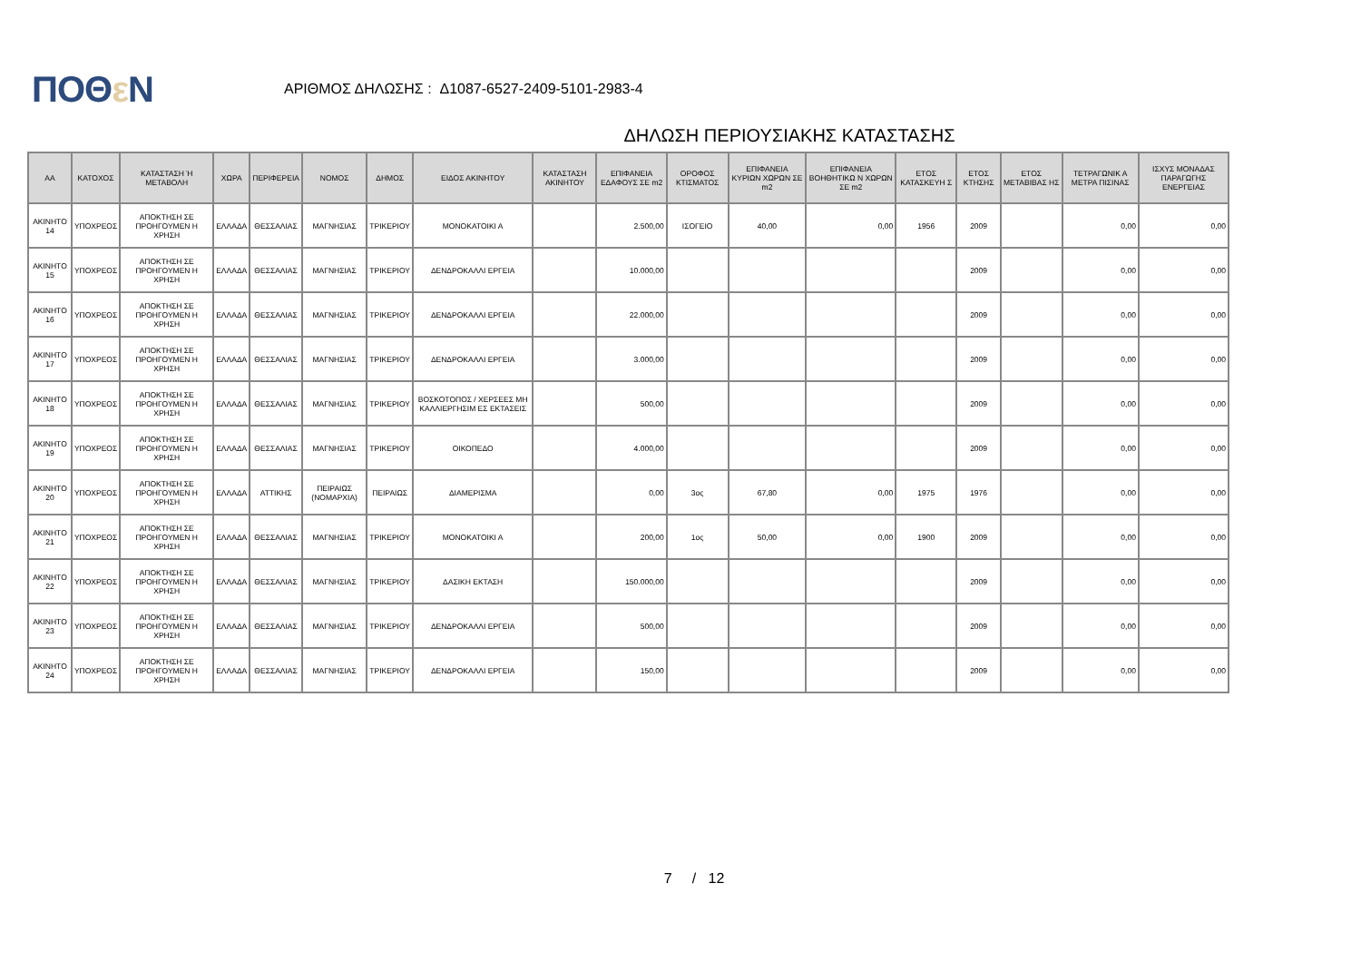ΠΟΘε Ν
ΑΡΙΘΜΟΣ ΔΗΛΩΣΗΣ : Δ1087-6527-2409-5101-2983-4
ΔΗΛΩΣΗ ΠΕΡΙΟΥΣΙΑΚΗΣ ΚΑΤΑΣΤΑΣΗΣ
| ΑΑ | ΚΑΤΟΧΟΣ | ΚΑΤΑΣΤΑΣΗ Ή ΜΕΤΑΒΟΛΗ | ΧΩΡΑ | ΠΕΡΙΦΕΡΕΙΑ | ΝΟΜΟΣ | ΔΗΜΟΣ | ΕΙΔΟΣ ΑΚΙΝΗΤΟΥ | ΚΑΤΑΣΤΑΣΗ ΑΚΙΝΗΤΟΥ | ΕΠΙΦΑΝΕΙΑ ΕΔΑΦΟΥΣ ΣΕ m2 | ΟΡΟΦΟΣ ΚΤΙΣΜΑΤΟΣ | ΕΠΙΦΑΝΕΙΑ ΚΥΡΙΩΝ ΧΩΡΩΝ ΣΕ m2 | ΕΠΙΦΑΝΕΙΑ ΒΟΗΘΗΤΙΚΩ Ν ΧΩΡΩΝ ΣΕ m2 | ΕΤΟΣ ΚΑΤΑΣΚΕΥΗ Σ | ΕΤΟΣ ΚΤΗΣΗΣ | ΕΤΟΣ ΜΕΤΑΒΙΒΑΣ ΗΣ | ΤΕΤΡΑΓΩΝΙΚ Α ΜΕΤΡΑ ΠΙΣΙΝΑΣ | ΙΣΧΥΣ ΜΟΝΑΔΑΣ ΠΑΡΑΓΩΓΗΣ ΕΝΕΡΓΕΙΑΣ |
| --- | --- | --- | --- | --- | --- | --- | --- | --- | --- | --- | --- | --- | --- | --- | --- | --- | --- |
| ΑΚΙΝΗΤΟ 14 | ΥΠΟΧΡΕΟΣ | ΑΠΟΚΤΗΣΗ ΣΕ ΠΡΟΗΓΟΥΜΕΝ Η ΧΡΗΣΗ | ΕΛΛΑΔΑ | ΘΕΣΣΑΛΙΑΣ | ΜΑΓΝΗΣΙΑΣ | ΤΡΙΚΕΡΙΟΥ | ΜΟΝΟΚΑΤΟΙΚΙ Α | | 2.500,00 | ΙΣΟΓΕΙΟ | 40,00 | 0,00 | 1956 | 2009 | | 0,00 | 0,00 |
| ΑΚΙΝΗΤΟ 15 | ΥΠΟΧΡΕΟΣ | ΑΠΟΚΤΗΣΗ ΣΕ ΠΡΟΗΓΟΥΜΕΝ Η ΧΡΗΣΗ | ΕΛΛΑΔΑ | ΘΕΣΣΑΛΙΑΣ | ΜΑΓΝΗΣΙΑΣ | ΤΡΙΚΕΡΙΟΥ | ΔΕΝΔΡΟΚΑΛΛΙ ΕΡΓΕΙΑ | | 10.000,00 | | | | | 2009 | | 0,00 | 0,00 |
| ΑΚΙΝΗΤΟ 16 | ΥΠΟΧΡΕΟΣ | ΑΠΟΚΤΗΣΗ ΣΕ ΠΡΟΗΓΟΥΜΕΝ Η ΧΡΗΣΗ | ΕΛΛΑΔΑ | ΘΕΣΣΑΛΙΑΣ | ΜΑΓΝΗΣΙΑΣ | ΤΡΙΚΕΡΙΟΥ | ΔΕΝΔΡΟΚΑΛΛΙ ΕΡΓΕΙΑ | | 22.000,00 | | | | | 2009 | | 0,00 | 0,00 |
| ΑΚΙΝΗΤΟ 17 | ΥΠΟΧΡΕΟΣ | ΑΠΟΚΤΗΣΗ ΣΕ ΠΡΟΗΓΟΥΜΕΝ Η ΧΡΗΣΗ | ΕΛΛΑΔΑ | ΘΕΣΣΑΛΙΑΣ | ΜΑΓΝΗΣΙΑΣ | ΤΡΙΚΕΡΙΟΥ | ΔΕΝΔΡΟΚΑΛΛΙ ΕΡΓΕΙΑ | | 3.000,00 | | | | | 2009 | | 0,00 | 0,00 |
| ΑΚΙΝΗΤΟ 18 | ΥΠΟΧΡΕΟΣ | ΑΠΟΚΤΗΣΗ ΣΕ ΠΡΟΗΓΟΥΜΕΝ Η ΧΡΗΣΗ | ΕΛΛΑΔΑ | ΘΕΣΣΑΛΙΑΣ | ΜΑΓΝΗΣΙΑΣ | ΤΡΙΚΕΡΙΟΥ | ΒΟΣΚΟΤΟΠΟΣ / ΧΕΡΣΕΕΣ ΜΗ ΚΑΛΛΙΕΡΓΗΣΙΜ ΕΣ ΕΚΤΑΣΕΙΣ | | 500,00 | | | | | 2009 | | 0,00 | 0,00 |
| ΑΚΙΝΗΤΟ 19 | ΥΠΟΧΡΕΟΣ | ΑΠΟΚΤΗΣΗ ΣΕ ΠΡΟΗΓΟΥΜΕΝ Η ΧΡΗΣΗ | ΕΛΛΑΔΑ | ΘΕΣΣΑΛΙΑΣ | ΜΑΓΝΗΣΙΑΣ | ΤΡΙΚΕΡΙΟΥ | ΟΙΚΟΠΕΔΟ | | 4.000,00 | | | | | 2009 | | 0,00 | 0,00 |
| ΑΚΙΝΗΤΟ 20 | ΥΠΟΧΡΕΟΣ | ΑΠΟΚΤΗΣΗ ΣΕ ΠΡΟΗΓΟΥΜΕΝ Η ΧΡΗΣΗ | ΕΛΛΑΔΑ | ΑΤΤΙΚΗΣ | ΠΕΙΡΑΙΩΣ (ΝΟΜΑΡΧΙΑ) | ΠΕΙΡΑΙΩΣ | ΔΙΑΜΕΡΙΣΜΑ | | 0,00 | 3ος | 67,80 | 0,00 | 1975 | 1976 | | 0,00 | 0,00 |
| ΑΚΙΝΗΤΟ 21 | ΥΠΟΧΡΕΟΣ | ΑΠΟΚΤΗΣΗ ΣΕ ΠΡΟΗΓΟΥΜΕΝ Η ΧΡΗΣΗ | ΕΛΛΑΔΑ | ΘΕΣΣΑΛΙΑΣ | ΜΑΓΝΗΣΙΑΣ | ΤΡΙΚΕΡΙΟΥ | ΜΟΝΟΚΑΤΟΙΚΙ Α | | 200,00 | 1ος | 50,00 | 0,00 | 1900 | 2009 | | 0,00 | 0,00 |
| ΑΚΙΝΗΤΟ 22 | ΥΠΟΧΡΕΟΣ | ΑΠΟΚΤΗΣΗ ΣΕ ΠΡΟΗΓΟΥΜΕΝ Η ΧΡΗΣΗ | ΕΛΛΑΔΑ | ΘΕΣΣΑΛΙΑΣ | ΜΑΓΝΗΣΙΑΣ | ΤΡΙΚΕΡΙΟΥ | ΔΑΣΙΚΗ ΕΚΤΑΣΗ | | 150.000,00 | | | | | 2009 | | 0,00 | 0,00 |
| ΑΚΙΝΗΤΟ 23 | ΥΠΟΧΡΕΟΣ | ΑΠΟΚΤΗΣΗ ΣΕ ΠΡΟΗΓΟΥΜΕΝ Η ΧΡΗΣΗ | ΕΛΛΑΔΑ | ΘΕΣΣΑΛΙΑΣ | ΜΑΓΝΗΣΙΑΣ | ΤΡΙΚΕΡΙΟΥ | ΔΕΝΔΡΟΚΑΛΛΙ ΕΡΓΕΙΑ | | 500,00 | | | | | 2009 | | 0,00 | 0,00 |
| ΑΚΙΝΗΤΟ 24 | ΥΠΟΧΡΕΟΣ | ΑΠΟΚΤΗΣΗ ΣΕ ΠΡΟΗΓΟΥΜΕΝ Η ΧΡΗΣΗ | ΕΛΛΑΔΑ | ΘΕΣΣΑΛΙΑΣ | ΜΑΓΝΗΣΙΑΣ | ΤΡΙΚΕΡΙΟΥ | ΔΕΝΔΡΟΚΑΛΛΙ ΕΡΓΕΙΑ | | 150,00 | | | | | 2009 | | 0,00 | 0,00 |
7 / 12